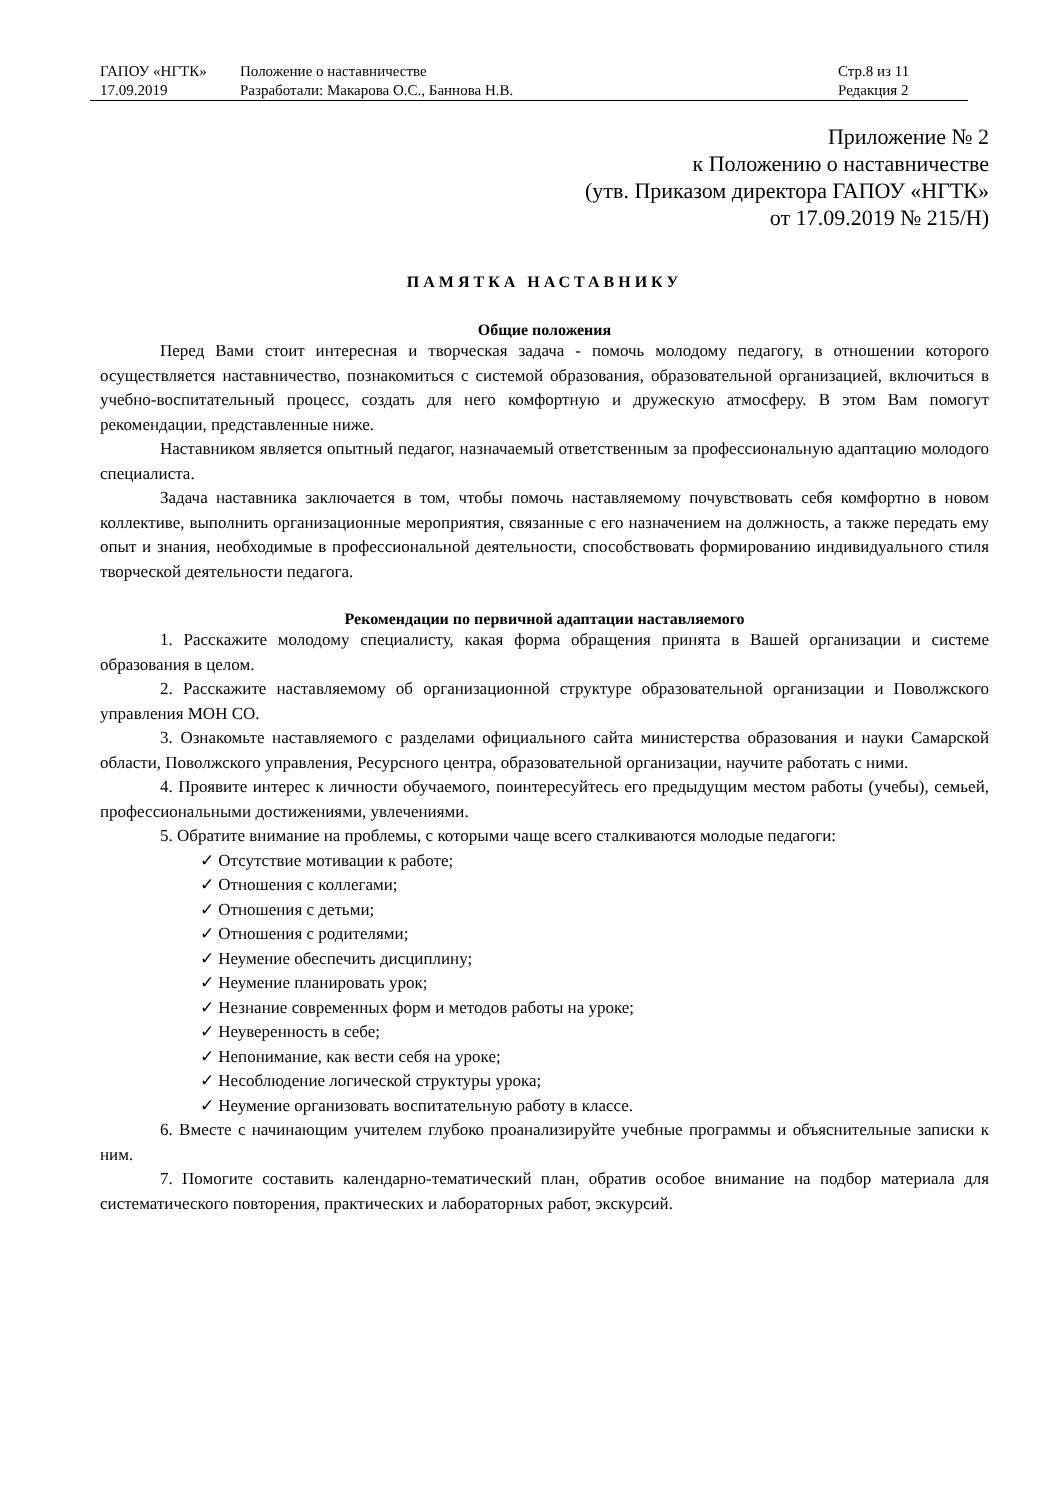| ГАПОУ «НГТК» | Положение о наставничестве | Стр.8 из 11 |
| 17.09.2019 | Разработали: Макарова О.С., Баннова Н.В. | Редакция 2 |
Приложение № 2
к Положению о наставничестве
(утв. Приказом директора ГАПОУ «НГТК»
от 17.09.2019 № 215/Н)
ПАМЯТКА НАСТАВНИКУ
Общие положения
Перед Вами стоит интересная и творческая задача - помочь молодому педагогу, в отношении которого осуществляется наставничество, познакомиться с системой образования, образовательной организацией, включиться в учебно-воспитательный процесс, создать для него комфортную и дружескую атмосферу. В этом Вам помогут рекомендации, представленные ниже.
Наставником является опытный педагог, назначаемый ответственным за профессиональную адаптацию молодого специалиста.
Задача наставника заключается в том, чтобы помочь наставляемому почувствовать себя комфортно в новом коллективе, выполнить организационные мероприятия, связанные с его назначением на должность, а также передать ему опыт и знания, необходимые в профессиональной деятельности, способствовать формированию индивидуального стиля творческой деятельности педагога.
Рекомендации по первичной адаптации наставляемого
1. Расскажите молодому специалисту, какая форма обращения принята в Вашей организации и системе образования в целом.
2. Расскажите наставляемому об организационной структуре образовательной организации и Поволжского управления МОН СО.
3. Ознакомьте наставляемого с разделами официального сайта министерства образования и науки Самарской области, Поволжского управления, Ресурсного центра, образовательной организации, научите работать с ними.
4. Проявите интерес к личности обучаемого, поинтересуйтесь его предыдущим местом работы (учебы), семьей, профессиональными достижениями, увлечениями.
5. Обратите внимание на проблемы, с которыми чаще всего сталкиваются молодые педагоги:
✓ Отсутствие мотивации к работе;
✓ Отношения с коллегами;
✓ Отношения с детьми;
✓ Отношения с родителями;
✓ Неумение обеспечить дисциплину;
✓ Неумение планировать урок;
✓ Незнание современных форм и методов работы на уроке;
✓ Неуверенность в себе;
✓ Непонимание, как вести себя на уроке;
✓ Несоблюдение логической структуры урока;
✓ Неумение организовать воспитательную работу в классе.
6. Вместе с начинающим учителем глубоко проанализируйте учебные программы и объяснительные записки к ним.
7. Помогите составить календарно-тематический план, обратив особое внимание на подбор материала для систематического повторения, практических и лабораторных работ, экскурсий.